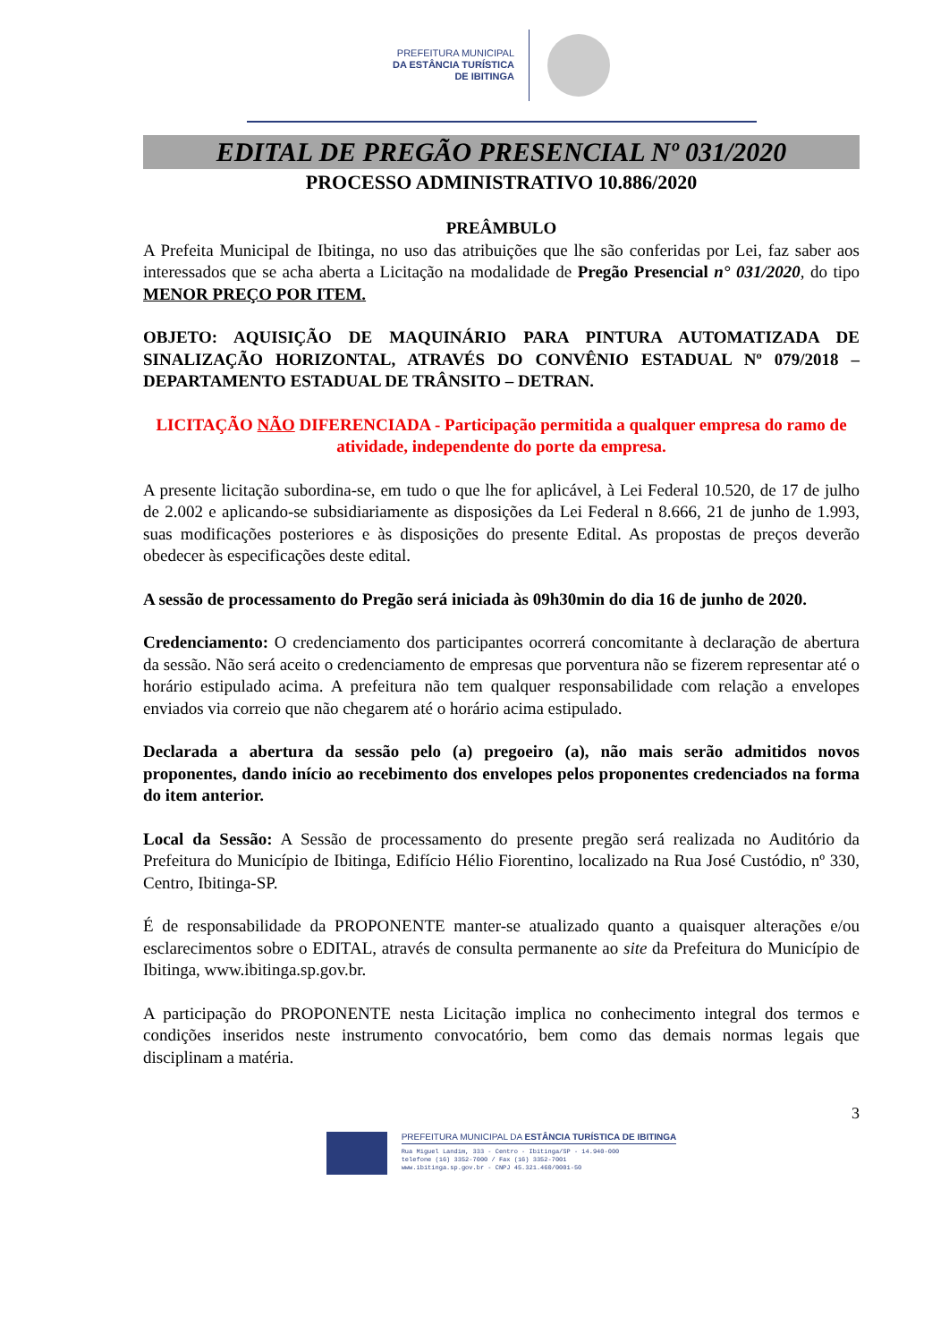PREFEITURA MUNICIPAL
DA ESTÂNCIA TURÍSTICA
DE IBITINGA
EDITAL DE PREGÃO PRESENCIAL Nº 031/2020
PROCESSO ADMINISTRATIVO 10.886/2020
PREÂMBULO
A Prefeita Municipal de Ibitinga, no uso das atribuições que lhe são conferidas por Lei, faz saber aos interessados que se acha aberta a Licitação na modalidade de Pregão Presencial n° 031/2020, do tipo MENOR PREÇO POR ITEM.
OBJETO: AQUISIÇÃO DE MAQUINÁRIO PARA PINTURA AUTOMATIZADA DE SINALIZAÇÃO HORIZONTAL, ATRAVÉS DO CONVÊNIO ESTADUAL Nº 079/2018 – DEPARTAMENTO ESTADUAL DE TRÂNSITO – DETRAN.
LICITAÇÃO NÃO DIFERENCIADA - Participação permitida a qualquer empresa do ramo de atividade, independente do porte da empresa.
A presente licitação subordina-se, em tudo o que lhe for aplicável, à Lei Federal 10.520, de 17 de julho de 2.002 e aplicando-se subsidiariamente as disposições da Lei Federal n 8.666, 21 de junho de 1.993, suas modificações posteriores e às disposições do presente Edital. As propostas de preços deverão obedecer às especificações deste edital.
A sessão de processamento do Pregão será iniciada às 09h30min do dia 16 de junho de 2020.
Credenciamento: O credenciamento dos participantes ocorrerá concomitante à declaração de abertura da sessão. Não será aceito o credenciamento de empresas que porventura não se fizerem representar até o horário estipulado acima. A prefeitura não tem qualquer responsabilidade com relação a envelopes enviados via correio que não chegarem até o horário acima estipulado.
Declarada a abertura da sessão pelo (a) pregoeiro (a), não mais serão admitidos novos proponentes, dando início ao recebimento dos envelopes pelos proponentes credenciados na forma do item anterior.
Local da Sessão: A Sessão de processamento do presente pregão será realizada no Auditório da Prefeitura do Município de Ibitinga, Edifício Hélio Fiorentino, localizado na Rua José Custódio, nº 330, Centro, Ibitinga-SP.
É de responsabilidade da PROPONENTE manter-se atualizado quanto a quaisquer alterações e/ou esclarecimentos sobre o EDITAL, através de consulta permanente ao site da Prefeitura do Município de Ibitinga, www.ibitinga.sp.gov.br.
A participação do PROPONENTE nesta Licitação implica no conhecimento integral dos termos e condições inseridos neste instrumento convocatório, bem como das demais normas legais que disciplinam a matéria.
3
PREFEITURA MUNICIPAL DA ESTÂNCIA TURÍSTICA DE IBITINGA
Rua Miguel Landim, 333 - Centro - Ibitinga/SP - 14.940-000
telefone (16) 3352-7000 / Fax (16) 3352-7001
www.ibitinga.sp.gov.br - CNPJ 45.321.460/0001-50